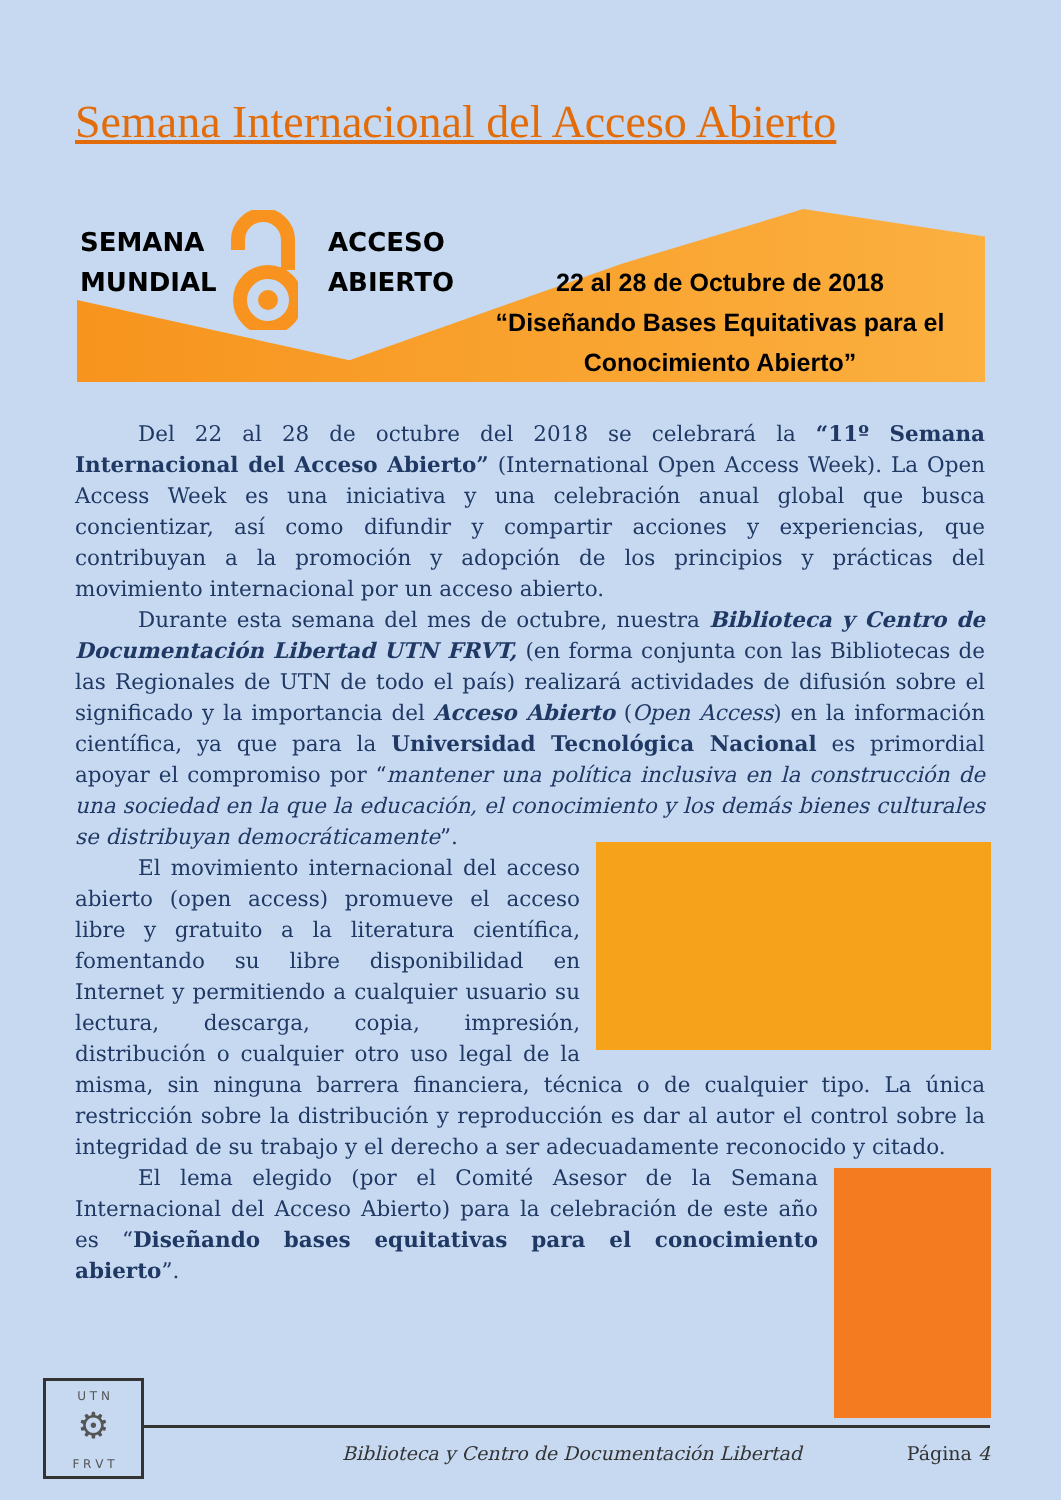Semana Internacional del Acceso Abierto
SEMANA
MUNDIAL
ACCESO
ABIERTO
22 al 28 de Octubre de 2018
“Diseñando Bases Equitativas para el Conocimiento Abierto”
Del 22 al 28 de octubre del 2018 se celebrará la “11º Semana Internacional del Acceso Abierto” (International Open Access Week). La Open Access Week es una iniciativa y una celebración anual global que busca concientizar, así como difundir y compartir acciones y experiencias, que contribuyan a la promoción y adopción de los principios y prácticas del movimiento internacional por un acceso abierto.
Durante esta semana del mes de octubre, nuestra Biblioteca y Centro de Documentación Libertad UTN FRVT, (en forma conjunta con las Bibliotecas de las Regionales de UTN de todo el país) realizará actividades de difusión sobre el significado y la importancia del Acceso Abierto (Open Access) en la información científica, ya que para la Universidad Tecnológica Nacional es primordial apoyar el compromiso por “mantener una política inclusiva en la construcción de una sociedad en la que la educación, el conocimiento y los demás bienes culturales se distribuyan democráticamente”.
El movimiento internacional del acceso abierto (open access) promueve el acceso libre y gratuito a la literatura científica, fomentando su libre disponibilidad en Internet y permitiendo a cualquier usuario su lectura, descarga, copia, impresión, distribución o cualquier otro uso legal de la misma, sin ninguna barrera financiera, técnica o de cualquier tipo. La única restricción sobre la distribución y reproducción es dar al autor el control sobre la integridad de su trabajo y el derecho a ser adecuadamente reconocido y citado.
El lema elegido (por el Comité Asesor de la Semana Internacional del Acceso Abierto) para la celebración de este año es “Diseñando bases equitativas para el conocimiento abierto”.
U T N
⚙
F R V T
Biblioteca y Centro de Documentación Libertad Página 4